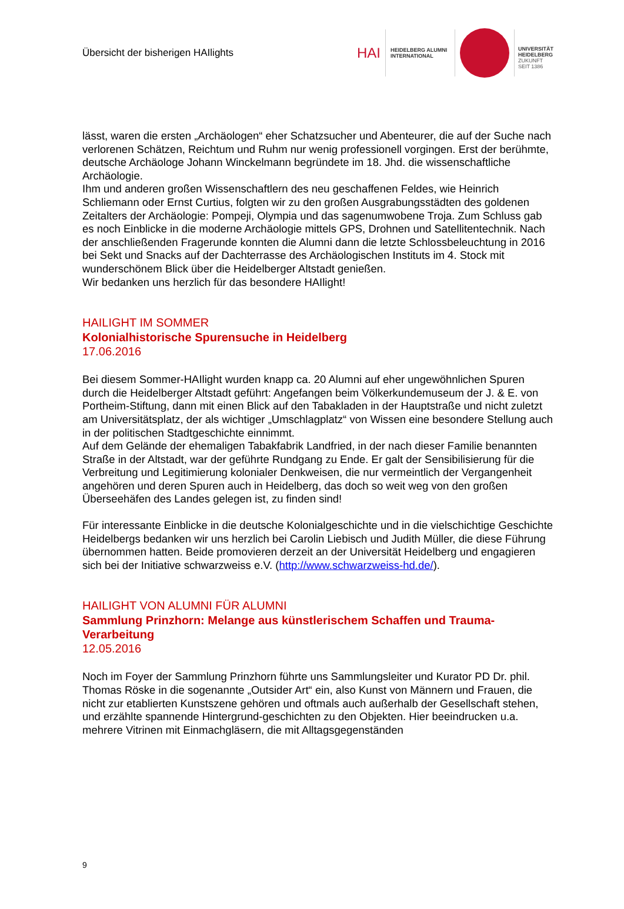Übersicht der bisherigen HAIlights
HAI
HEIDELBERG ALUMNI
INTERNATIONAL
UNIVERSITÄT
HEIDELBERG
ZUKUNFT
SEIT 1386
lässt, waren die ersten „Archäologen“ eher Schatzsucher und Abenteurer, die auf der Suche nach verlorenen Schätzen, Reichtum und Ruhm nur wenig professionell vorgingen. Erst der berühmte, deutsche Archäologe Johann Winckelmann begründete im 18. Jhd. die wissenschaftliche Archäologie.
Ihm und anderen großen Wissenschaftlern des neu geschaffenen Feldes, wie Heinrich Schliemann oder Ernst Curtius, folgten wir zu den großen Ausgrabungsstädten des goldenen Zeitalters der Archäologie: Pompeji, Olympia und das sagenumwobene Troja. Zum Schluss gab es noch Einblicke in die moderne Archäologie mittels GPS, Drohnen und Satellitentechnik. Nach der anschließenden Fragerunde konnten die Alumni dann die letzte Schlossbeleuchtung in 2016 bei Sekt und Snacks auf der Dachterrasse des Archäologischen Instituts im 4. Stock mit wunderschönem Blick über die Heidelberger Altstadt genießen.
Wir bedanken uns herzlich für das besondere HAIlight!
HAILIGHT IM SOMMER
Kolonialhistorische Spurensuche in Heidelberg
17.06.2016
Bei diesem Sommer-HAIlight wurden knapp ca. 20 Alumni auf eher ungewöhnlichen Spuren durch die Heidelberger Altstadt geführt: Angefangen beim Völkerkundemuseum der J. & E. von Portheim-Stiftung, dann mit einen Blick auf den Tabakladen in der Hauptstraße und nicht zuletzt am Universitätsplatz, der als wichtiger „Umschlagplatz“ von Wissen eine besondere Stellung auch in der politischen Stadtgeschichte einnimmt.
Auf dem Gelände der ehemaligen Tabakfabrik Landfried, in der nach dieser Familie benannten Straße in der Altstadt, war der geführte Rundgang zu Ende. Er galt der Sensibilisierung für die Verbreitung und Legitimierung kolonialer Denkweisen, die nur vermeintlich der Vergangenheit angehören und deren Spuren auch in Heidelberg, das doch so weit weg von den großen Überseehäfen des Landes gelegen ist, zu finden sind!
Für interessante Einblicke in die deutsche Kolonialgeschichte und in die vielschichtige Geschichte Heidelbergs bedanken wir uns herzlich bei Carolin Liebisch und Judith Müller, die diese Führung übernommen hatten. Beide promovieren derzeit an der Universität Heidelberg und engagieren sich bei der Initiative schwarzweiss e.V. (http://www.schwarzweiss-hd.de/).
HAILIGHT VON ALUMNI FÜR ALUMNI
Sammlung Prinzhorn: Melange aus künstlerischem Schaffen und Trauma-Verarbeitung
12.05.2016
Noch im Foyer der Sammlung Prinzhorn führte uns Sammlungsleiter und Kurator PD Dr. phil. Thomas Röske in die sogenannte „Outsider Art“ ein, also Kunst von Männern und Frauen, die nicht zur etablierten Kunstszene gehören und oftmals auch außerhalb der Gesellschaft stehen, und erzählte spannende Hintergrund-geschichten zu den Objekten. Hier beeindrucken u.a. mehrere Vitrinen mit Einmachgläsern, die mit Alltagsgegenständen
9